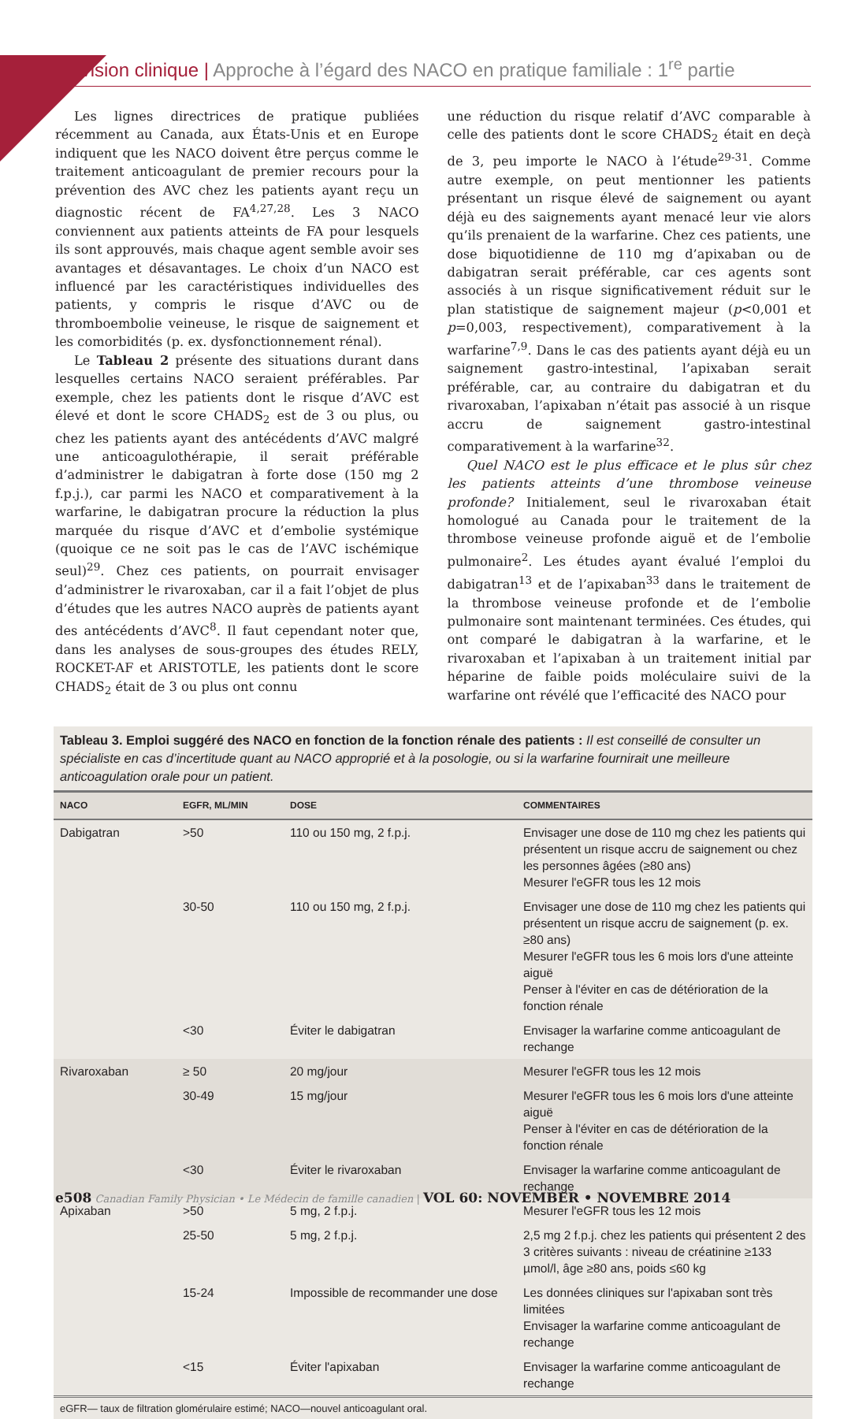Révision clinique | Approche à l’égard des NACO en pratique familiale : 1<sup>re</sup> partie
Les lignes directrices de pratique publiées récemment au Canada, aux États-Unis et en Europe indiquent que les NACO doivent être perçus comme le traitement anticoagulant de premier recours pour la prévention des AVC chez les patients ayant reçu un diagnostic récent de FA<sup>4,27,28</sup>. Les 3 NACO conviennent aux patients atteints de FA pour lesquels ils sont approuvés, mais chaque agent semble avoir ses avantages et désavantages. Le choix d’un NACO est influencé par les caractéristiques individuelles des patients, y compris le risque d’AVC ou de thromboembolie veineuse, le risque de saignement et les comorbidités (p. ex. dysfonctionnement rénal).
Le Tableau 2 présente des situations durant dans lesquelles certains NACO seraient préférables. Par exemple, chez les patients dont le risque d’AVC est élevé et dont le score CHADS<sub>2</sub> est de 3 ou plus, ou chez les patients ayant des antécédents d’AVC malgré une anticoagulothérapie, il serait préférable d’administrer le dabigatran à forte dose (150 mg 2 f.p.j.), car parmi les NACO et comparativement à la warfarine, le dabigatran procure la réduction la plus marquée du risque d’AVC et d’embolie systémique (quoique ce ne soit pas le cas de l’AVC ischémique seul)<sup>29</sup>. Chez ces patients, on pourrait envisager d’administrer le rivaroxaban, car il a fait l’objet de plus d’études que les autres NACO auprès de patients ayant des antécédents d’AVC<sup>8</sup>. Il faut cependant noter que, dans les analyses de sous-groupes des études RELY, ROCKET-AF et ARISTOTLE, les patients dont le score CHADS<sub>2</sub> était de 3 ou plus ont connu
une réduction du risque relatif d’AVC comparable à celle des patients dont le score CHADS<sub>2</sub> était en deçà de 3, peu importe le NACO à l’étude<sup>29-31</sup>. Comme autre exemple, on peut mentionner les patients présentant un risque élevé de saignement ou ayant déjà eu des saignements ayant menacé leur vie alors qu’ils prenaient de la warfarine. Chez ces patients, une dose biquotidienne de 110 mg d’apixaban ou de dabigatran serait préférable, car ces agents sont associés à un risque significativement réduit sur le plan statistique de saignement majeur (p<0,001 et p=0,003, respectivement), comparativement à la warfarine<sup>7,9</sup>. Dans le cas des patients ayant déjà eu un saignement gastro-intestinal, l’apixaban serait préférable, car, au contraire du dabigatran et du rivaroxaban, l’apixaban n’était pas associé à un risque accru de saignement gastro-intestinal comparativement à la warfarine<sup>32</sup>.
Quel NACO est le plus efficace et le plus sûr chez les patients atteints d’une thrombose veineuse profonde? Initialement, seul le rivaroxaban était homologué au Canada pour le traitement de la thrombose veineuse profonde aiguë et de l’embolie pulmonaire<sup>2</sup>. Les études ayant évalué l’emploi du dabigatran<sup>13</sup> et de l’apixaban<sup>33</sup> dans le traitement de la thrombose veineuse profonde et de l’embolie pulmonaire sont maintenant terminées. Ces études, qui ont comparé le dabigatran à la warfarine, et le rivaroxaban et l’apixaban à un traitement initial par héparine de faible poids moléculaire suivi de la warfarine ont révélé que l’efficacité des NACO pour
Tableau 3. Emploi suggéré des NACO en fonction de la fonction rénale des patients : Il est conseillé de consulter un spécialiste en cas d’incertitude quant au NACO approprié et à la posologie, ou si la warfarine fournirait une meilleure anticoagulation orale pour un patient.
| NACO | EGFR, ML/MIN | DOSE | COMMENTAIRES |
| --- | --- | --- | --- |
| Dabigatran | >50 | 110 ou 150 mg, 2 f.p.j. | Envisager une dose de 110 mg chez les patients qui présentent un risque accru de saignement ou chez les personnes âgées (≥80 ans) Mesurer l'eGFR tous les 12 mois |
| | 30-50 | 110 ou 150 mg, 2 f.p.j. | Envisager une dose de 110 mg chez les patients qui présentent un risque accru de saignement (p. ex. ≥80 ans) Mesurer l'eGFR tous les 6 mois lors d'une atteinte aiguë Penser à l'éviter en cas de détérioration de la fonction rénale |
| | <30 | Éviter le dabigatran | Envisager la warfarine comme anticoagulant de rechange |
| Rivaroxaban | ≥ 50 | 20 mg/jour | Mesurer l'eGFR tous les 12 mois |
| | 30-49 | 15 mg/jour | Mesurer l'eGFR tous les 6 mois lors d'une atteinte aiguë Penser à l'éviter en cas de détérioration de la fonction rénale |
| | <30 | Éviter le rivaroxaban | Envisager la warfarine comme anticoagulant de rechange |
| Apixaban | >50 | 5 mg, 2 f.p.j. | Mesurer l'eGFR tous les 12 mois |
| | 25-50 | 5 mg, 2 f.p.j. | 2,5 mg 2 f.p.j. chez les patients qui présentent 2 des 3 critères suivants : niveau de créatinine ≥133 µmol/l, âge ≥80 ans, poids ≤60 kg |
| | 15-24 | Impossible de recommander une dose | Les données cliniques sur l'apixaban sont très limitées Envisager la warfarine comme anticoagulant de rechange |
| | <15 | Éviter l'apixaban | Envisager la warfarine comme anticoagulant de rechange |
eGFR— taux de filtration glomérulaire estimé; NACO—nouvel anticoagulant oral.
e508 Canadian Family Physician • Le Médecin de famille canadien | VOL 60: NOVEMBER • NOVEMBRE 2014